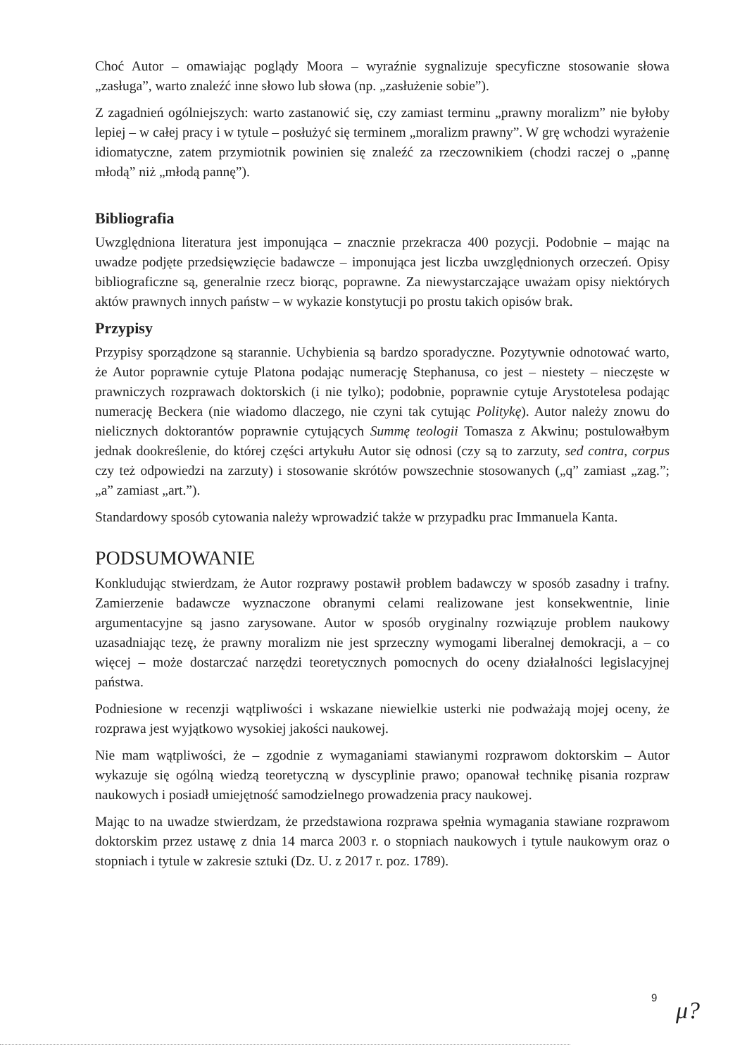Choć Autor – omawiając poglądy Moora – wyraźnie sygnalizuje specyficzne stosowanie słowa „zasługa”, warto znaleźć inne słowo lub słowa (np. „zasłużenie sobie”).
Z zagadnień ogólniejszych: warto zastanowić się, czy zamiast terminu „prawny moralizm” nie byłoby lepiej – w całej pracy i w tytule – posłużyć się terminem „moralizm prawny”. W grę wchodzi wyrażenie idiomatyczne, zatem przymiotnik powinien się znaleźć za rzeczownikiem (chodzi raczej o „pannę młodą” niż „młodą pannę”).
Bibliografia
Uwzględniona literatura jest imponująca – znacznie przekracza 400 pozycji. Podobnie – mając na uwadze podjęte przedsięwzięcie badawcze – imponująca jest liczba uwzględnionych orzeczeń. Opisy bibliograficzne są, generalnie rzecz biorąc, poprawne. Za niewystarczające uważam opisy niektórych aktów prawnych innych państw – w wykazie konstytucji po prostu takich opisów brak.
Przypisy
Przypisy sporządzone są starannie. Uchybienia są bardzo sporadyczne. Pozytywnie odnotować warto, że Autor poprawnie cytuje Platona podając numerację Stephanusa, co jest – niestety – nieczęste w prawniczych rozprawach doktorskich (i nie tylko); podobnie, poprawnie cytuje Arystotelesa podając numerację Beckera (nie wiadomo dlaczego, nie czyni tak cytując Politykę). Autor należy znowu do nielicznych doktorantów poprawnie cytujących Summę teologii Tomasza z Akwinu; postulowałbym jednak dookreślenie, do której części artykułu Autor się odnosi (czy są to zarzuty, sed contra, corpus czy też odpowiedzi na zarzuty) i stosowanie skrótów powszechnie stosowanych („q” zamiast „zag.”; „a” zamiast „art.”).
Standardowy sposób cytowania należy wprowadzić także w przypadku prac Immanuela Kanta.
PODSUMOWANIE
Konkludując stwierdzam, że Autor rozprawy postawił problem badawczy w sposób zasadny i trafny. Zamierzenie badawcze wyznaczone obranymi celami realizowane jest konsekwentnie, linie argumentacyjne są jasno zarysowane. Autor w sposób oryginalny rozwiązuje problem naukowy uzasadniając tezę, że prawny moralizm nie jest sprzeczny wymogami liberalnej demokracji, a – co więcej – może dostarczać narzędzi teoretycznych pomocnych do oceny działalności legislacyjnej państwa.
Podniesione w recenzji wątpliwości i wskazane niewielkie usterki nie podważają mojej oceny, że rozprawa jest wyjątkowo wysokiej jakości naukowej.
Nie mam wątpliwości, że – zgodnie z wymaganiami stawianymi rozprawom doktorskim – Autor wykazuje się ogólną wiedzą teoretyczną w dyscyplinie prawo; opanował technikę pisania rozpraw naukowych i posiadł umiejętność samodzielnego prowadzenia pracy naukowej.
Mając to na uwadze stwierdzam, że przedstawiona rozprawa spełnia wymagania stawiane rozprawom doktorskim przez ustawę z dnia 14 marca 2003 r. o stopniach naukowych i tytule naukowym oraz o stopniach i tytule w zakresie sztuki (Dz. U. z 2017 r. poz. 1789).
9
μ?